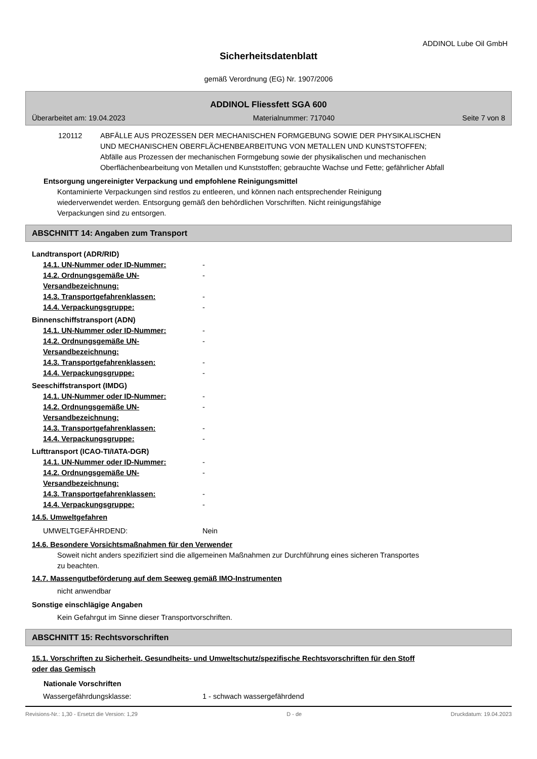ADDINOL Lube Oil GmbH
Sicherheitsdatenblatt
gemäß Verordnung (EG) Nr. 1907/2006
ADDINOL Fliessfett SGA 600
Überarbeitet am: 19.04.2023 Materialnummer: 717040 Seite 7 von 8
120112 ABFÄLLE AUS PROZESSEN DER MECHANISCHEN FORMGEBUNG SOWIE DER PHYSIKALISCHEN UND MECHANISCHEN OBERFLÄCHENBEARBEITUNG VON METALLEN UND KUNSTSTOFFEN; Abfälle aus Prozessen der mechanischen Formgebung sowie der physikalischen und mechanischen Oberflächenbearbeitung von Metallen und Kunststoffen; gebrauchte Wachse und Fette; gefährlicher Abfall
Entsorgung ungereinigter Verpackung und empfohlene Reinigungsmittel
Kontaminierte Verpackungen sind restlos zu entleeren, und können nach entsprechender Reinigung wiederverwendet werden. Entsorgung gemäß den behördlichen Vorschriften. Nicht reinigungsfähige Verpackungen sind zu entsorgen.
ABSCHNITT 14: Angaben zum Transport
Landtransport (ADR/RID)
14.1. UN-Nummer oder ID-Nummer: -
14.2. Ordnungsgemäße UN-Versandbezeichnung: -
14.3. Transportgefahrenklassen: -
14.4. Verpackungsgruppe: -
Binnenschiffstransport (ADN)
14.1. UN-Nummer oder ID-Nummer: -
14.2. Ordnungsgemäße UN-Versandbezeichnung: -
14.3. Transportgefahrenklassen: -
14.4. Verpackungsgruppe: -
Seeschiffstransport (IMDG)
14.1. UN-Nummer oder ID-Nummer: -
14.2. Ordnungsgemäße UN-Versandbezeichnung: -
14.3. Transportgefahrenklassen: -
14.4. Verpackungsgruppe: -
Lufttransport (ICAO-TI/IATA-DGR)
14.1. UN-Nummer oder ID-Nummer: -
14.2. Ordnungsgemäße UN-Versandbezeichnung: -
14.3. Transportgefahrenklassen: -
14.4. Verpackungsgruppe: -
14.5. Umweltgefahren
UMWELTGEFÄHRDEND: Nein
14.6. Besondere Vorsichtsmaßnahmen für den Verwender
Soweit nicht anders spezifiziert sind die allgemeinen Maßnahmen zur Durchführung eines sicheren Transportes zu beachten.
14.7. Massengutbeförderung auf dem Seeweg gemäß IMO-Instrumenten
nicht anwendbar
Sonstige einschlägige Angaben
Kein Gefahrgut im Sinne dieser Transportvorschriften.
ABSCHNITT 15: Rechtsvorschriften
15.1. Vorschriften zu Sicherheit, Gesundheits- und Umweltschutz/spezifische Rechtsvorschriften für den Stoff oder das Gemisch
Nationale Vorschriften
Wassergefährdungsklasse: 1 - schwach wassergefährdend
Revisions-Nr.: 1,30 - Ersetzt die Version: 1,29 D - de Druckdatum: 19.04.2023